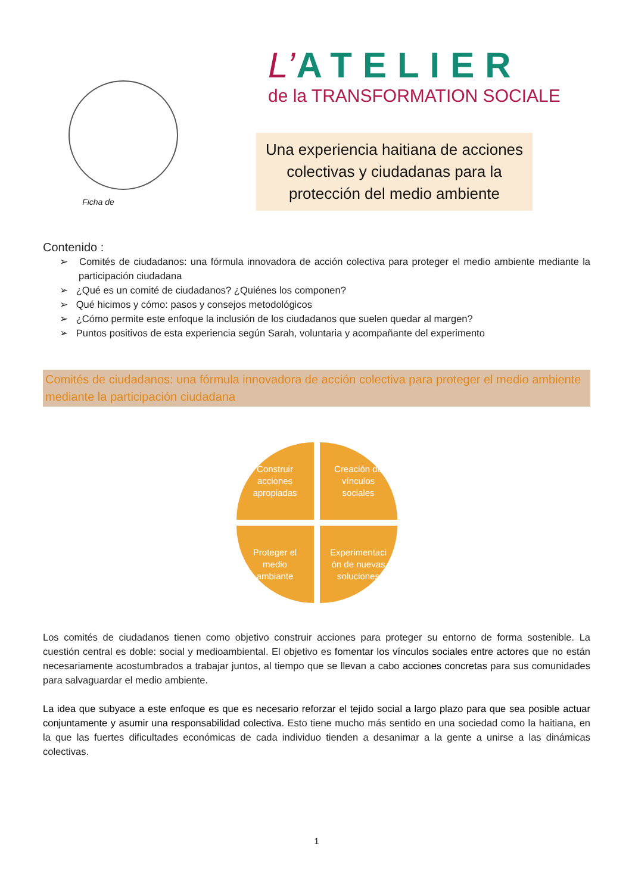Ficha de
L’ATELIER
de la TRANSFORMATION SOCIALE
Una experiencia haitiana de acciones colectivas y ciudadanas para la protección del medio ambiente
Contenido :
➢ Comités de ciudadanos: una fórmula innovadora de acción colectiva para proteger el medio ambiente mediante la participación ciudadana
➢ ¿Qué es un comité de ciudadanos? ¿Quiénes los componen?
➢ Qué hicimos y cómo: pasos y consejos metodológicos
➢ ¿Cómo permite este enfoque la inclusión de los ciudadanos que suelen quedar al margen?
➢ Puntos positivos de esta experiencia según Sarah, voluntaria y acompañante del experimento
Comités de ciudadanos: una fórmula innovadora de acción colectiva para proteger el medio ambiente mediante la participación ciudadana
Construir
acciones
apropiadas
Creación de
vínculos
sociales
Proteger el
medio
ambiante
Experimentaci
ón de nuevas
soluciones
Los comités de ciudadanos tienen como objetivo construir acciones para proteger su entorno de forma sostenible. La cuestión central es doble: social y medioambiental. El objetivo es fomentar los vínculos sociales entre actores que no están necesariamente acostumbrados a trabajar juntos, al tiempo que se llevan a cabo acciones concretas para sus comunidades para salvaguardar el medio ambiente.
La idea que subyace a este enfoque es que es necesario reforzar el tejido social a largo plazo para que sea posible actuar conjuntamente y asumir una responsabilidad colectiva. Esto tiene mucho más sentido en una sociedad como la haitiana, en la que las fuertes dificultades económicas de cada individuo tienden a desanimar a la gente a unirse a las dinámicas colectivas.
1